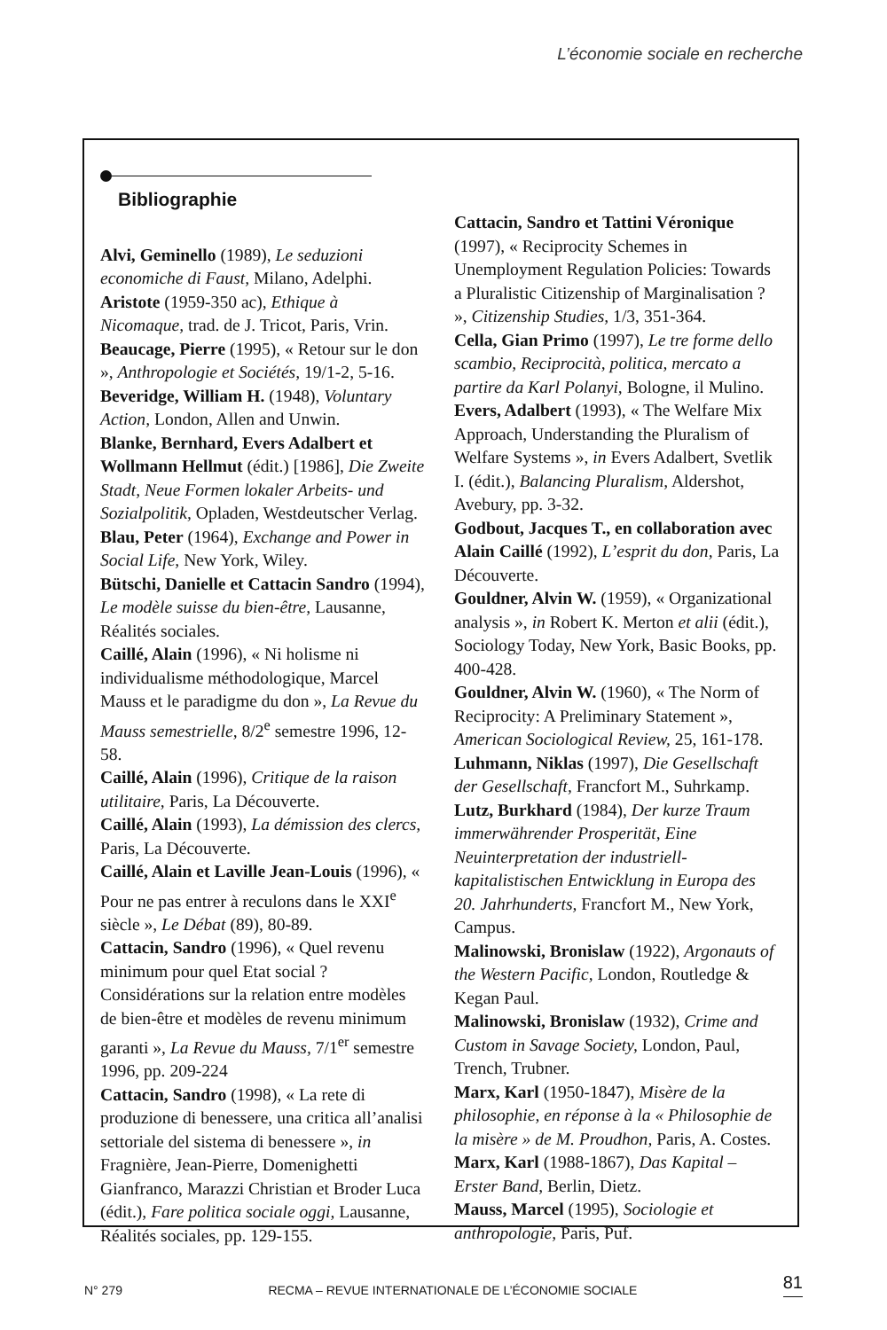L’économie sociale en recherche
Bibliographie
Alvi, Geminello (1989), Le seduzioni economiche di Faust, Milano, Adelphi.
Aristote (1959-350 ac), Ethique à Nicomaque, trad. de J. Tricot, Paris, Vrin.
Beaucage, Pierre (1995), « Retour sur le don », Anthropologie et Sociétés, 19/1-2, 5-16.
Beveridge, William H. (1948), Voluntary Action, London, Allen and Unwin.
Blanke, Bernhard, Evers Adalbert et Wollmann Hellmut (édit.) [1986], Die Zweite Stadt, Neue Formen lokaler Arbeits- und Sozialpolitik, Opladen, Westdeutscher Verlag.
Blau, Peter (1964), Exchange and Power in Social Life, New York, Wiley.
Bütschi, Danielle et Cattacin Sandro (1994), Le modèle suisse du bien-être, Lausanne, Réalités sociales.
Caillé, Alain (1996), « Ni holisme ni individualisme méthodologique, Marcel Mauss et le paradigme du don », La Revue du Mauss semestrielle, 8/2<sup>e</sup> semestre 1996, 12-58.
Caillé, Alain (1996), Critique de la raison utilitaire, Paris, La Découverte.
Caillé, Alain (1993), La démission des clercs, Paris, La Découverte.
Caillé, Alain et Laville Jean-Louis (1996), « Pour ne pas entrer à reculons dans le XXI<sup>e</sup> siècle », Le Débat (89), 80-89.
Cattacin, Sandro (1996), « Quel revenu minimum pour quel Etat social ? Considérations sur la relation entre modèles de bien-être et modèles de revenu minimum garanti », La Revue du Mauss, 7/1<sup>er</sup> semestre 1996, pp. 209-224
Cattacin, Sandro (1998), « La rete di produzione di benessere, una critica all’analisi settoriale del sistema di benessere », in Fragnière, Jean-Pierre, Domenighetti Gianfranco, Marazzi Christian et Broder Luca (édit.), Fare politica sociale oggi, Lausanne, Réalités sociales, pp. 129-155.
Cattacin, Sandro et Tattini Véronique (1997), « Reciprocity Schemes in Unemployment Regulation Policies: Towards a Pluralistic Citizenship of Marginalisation ? », Citizenship Studies, 1/3, 351-364.
Cella, Gian Primo (1997), Le tre forme dello scambio, Reciprocità, politica, mercato a partire da Karl Polanyi, Bologne, il Mulino.
Evers, Adalbert (1993), « The Welfare Mix Approach, Understanding the Pluralism of Welfare Systems », in Evers Adalbert, Svetlik I. (édit.), Balancing Pluralism, Aldershot, Avebury, pp. 3-32.
Godbout, Jacques T., en collaboration avec Alain Caillé (1992), L’esprit du don, Paris, La Découverte.
Gouldner, Alvin W. (1959), « Organizational analysis », in Robert K. Merton et alii (édit.), Sociology Today, New York, Basic Books, pp. 400-428.
Gouldner, Alvin W. (1960), « The Norm of Reciprocity: A Preliminary Statement », American Sociological Review, 25, 161-178.
Luhmann, Niklas (1997), Die Gesellschaft der Gesellschaft, Francfort M., Suhrkamp.
Lutz, Burkhard (1984), Der kurze Traum immerwährender Prosperität, Eine Neuinterpretation der industriell-kapitalistischen Entwicklung in Europa des 20. Jahrhunderts, Francfort M., New York, Campus.
Malinowski, Bronislaw (1922), Argonauts of the Western Pacific, London, Routledge & Kegan Paul.
Malinowski, Bronislaw (1932), Crime and Custom in Savage Society, London, Paul, Trench, Trubner.
Marx, Karl (1950-1847), Misère de la philosophie, en réponse à la « Philosophie de la misère » de M. Proudhon, Paris, A. Costes.
Marx, Karl (1988-1867), Das Kapital – Erster Band, Berlin, Dietz.
Mauss, Marcel (1995), Sociologie et anthropologie, Paris, Puf.
N° 279 RECMA – REVUE INTERNATIONALE DE L’ÉCONOMIE SOCIALE 81